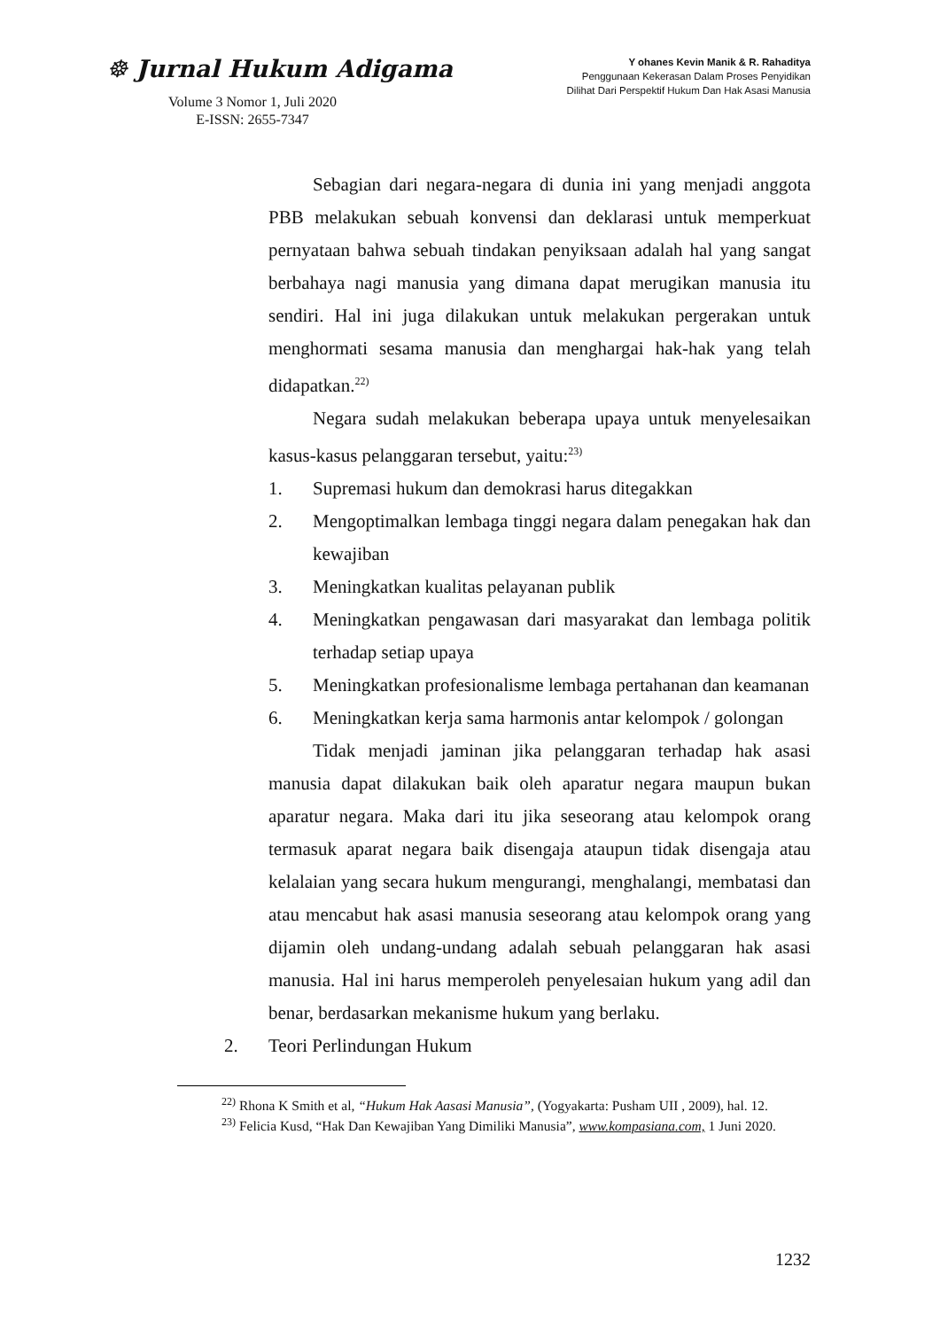☸ Jurnal Hukum Adigama
Volume 3 Nomor 1, Juli 2020
E-ISSN: 2655-7347
Y ohanes Kevin Manik & R. Rahaditya
Penggunaan Kekerasan Dalam Proses Penyidikan
Dilihat Dari Perspektif Hukum Dan Hak Asasi Manusia
Sebagian dari negara-negara di dunia ini yang menjadi anggota PBB melakukan sebuah konvensi dan deklarasi untuk memperkuat pernyataan bahwa sebuah tindakan penyiksaan adalah hal yang sangat berbahaya nagi manusia yang dimana dapat merugikan manusia itu sendiri. Hal ini juga dilakukan untuk melakukan pergerakan untuk menghormati sesama manusia dan menghargai hak-hak yang telah didapatkan.<sup>22)</sup>
Negara sudah melakukan beberapa upaya untuk menyelesaikan kasus-kasus pelanggaran tersebut, yaitu:<sup>23)</sup>
1. Supremasi hukum dan demokrasi harus ditegakkan
2. Mengoptimalkan lembaga tinggi negara dalam penegakan hak dan kewajiban
3. Meningkatkan kualitas pelayanan publik
4. Meningkatkan pengawasan dari masyarakat dan lembaga politik terhadap setiap upaya
5. Meningkatkan profesionalisme lembaga pertahanan dan keamanan
6. Meningkatkan kerja sama harmonis antar kelompok / golongan
Tidak menjadi jaminan jika pelanggaran terhadap hak asasi manusia dapat dilakukan baik oleh aparatur negara maupun bukan aparatur negara. Maka dari itu jika seseorang atau kelompok orang termasuk aparat negara baik disengaja ataupun tidak disengaja atau kelalaian yang secara hukum mengurangi, menghalangi, membatasi dan atau mencabut hak asasi manusia seseorang atau kelompok orang yang dijamin oleh undang-undang adalah sebuah pelanggaran hak asasi manusia. Hal ini harus memperoleh penyelesaian hukum yang adil dan benar, berdasarkan mekanisme hukum yang berlaku.
2. Teori Perlindungan Hukum
<sup>22)</sup> Rhona K Smith et al, “Hukum Hak Aasasi Manusia”, (Yogyakarta: Pusham UII , 2009), hal. 12.
<sup>23)</sup> Felicia Kusd, “Hak Dan Kewajiban Yang Dimiliki Manusia”, www.kompasiana.com, 1 Juni 2020.
1232